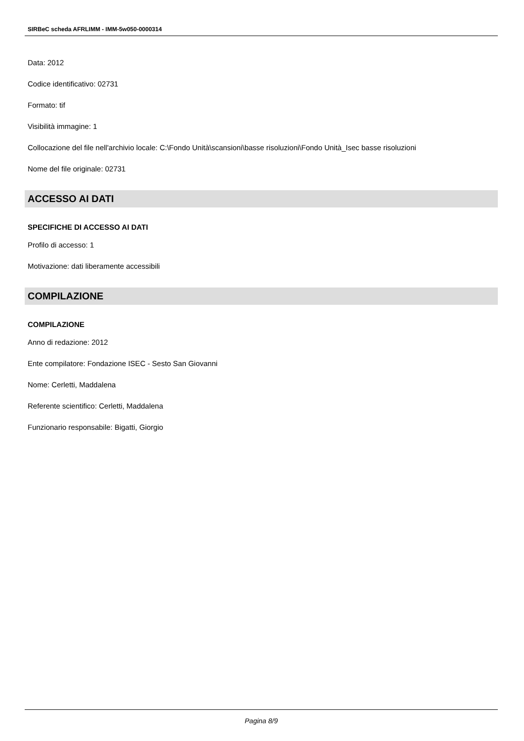SIRBeC scheda AFRLIMM - IMM-5w050-0000314
Data: 2012
Codice identificativo: 02731
Formato: tif
Visibilità immagine: 1
Collocazione del file nell'archivio locale: C:\Fondo Unità\scansioni\basse risoluzioni\Fondo Unità_Isec basse risoluzioni
Nome del file originale: 02731
ACCESSO AI DATI
SPECIFICHE DI ACCESSO AI DATI
Profilo di accesso: 1
Motivazione: dati liberamente accessibili
COMPILAZIONE
COMPILAZIONE
Anno di redazione: 2012
Ente compilatore: Fondazione ISEC - Sesto San Giovanni
Nome: Cerletti, Maddalena
Referente scientifico: Cerletti, Maddalena
Funzionario responsabile: Bigatti, Giorgio
Pagina 8/9